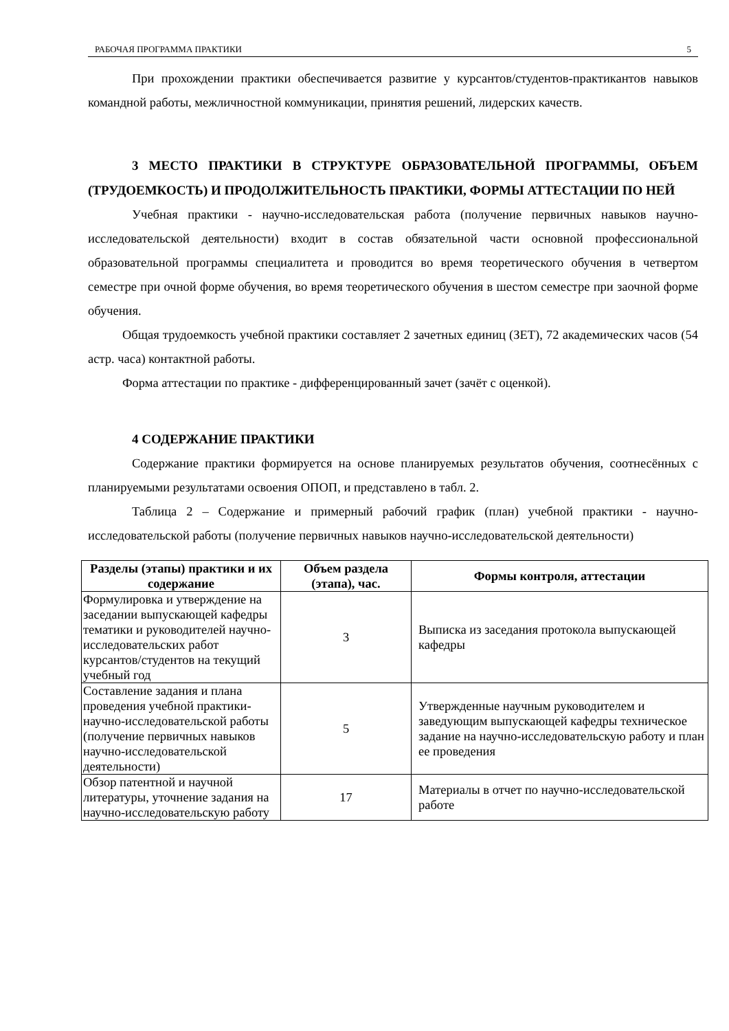РАБОЧАЯ ПРОГРАММА ПРАКТИКИ 5
При прохождении практики обеспечивается развитие у курсантов/студентов-практикантов навыков командной работы, межличностной коммуникации, принятия решений, лидерских качеств.
3 МЕСТО ПРАКТИКИ В СТРУКТУРЕ ОБРАЗОВАТЕЛЬНОЙ ПРОГРАММЫ, ОБЪЕМ (ТРУДОЕМКОСТЬ) И ПРОДОЛЖИТЕЛЬНОСТЬ ПРАКТИКИ, ФОРМЫ АТТЕСТАЦИИ ПО НЕЙ
Учебная практики - научно-исследовательская работа (получение первичных навыков научно-исследовательской деятельности) входит в состав обязательной части основной профессиональной образовательной программы специалитета и проводится во время теоретического обучения в четвертом семестре при очной форме обучения, во время теоретического обучения в шестом семестре при заочной форме обучения.
Общая трудоемкость учебной практики составляет 2 зачетных единиц (ЗЕТ), 72 академических часов (54 астр. часа) контактной работы.
Форма аттестации по практике - дифференцированный зачет (зачёт с оценкой).
4 СОДЕРЖАНИЕ ПРАКТИКИ
Содержание практики формируется на основе планируемых результатов обучения, соотнесённых с планируемыми результатами освоения ОПОП, и представлено в табл. 2.
Таблица 2 – Содержание и примерный рабочий график (план) учебной практики - научно-исследовательской работы (получение первичных навыков научно-исследовательской деятельности)
| Разделы (этапы) практики и их содержание | Объем раздела (этапа), час. | Формы контроля, аттестации |
| --- | --- | --- |
| Формулировка и утверждение на заседании выпускающей кафедры тематики и руководителей научно-исследовательских работ курсантов/студентов на текущий учебный год | 3 | Выписка из заседания протокола выпускающей кафедры |
| Составление задания и плана проведения учебной практики- научно-исследовательской работы (получение первичных навыков научно-исследовательской деятельности) | 5 | Утвержденные научным руководителем и заведующим выпускающей кафедры техническое задание на научно-исследовательскую работу и план ее проведения |
| Обзор патентной и научной литературы, уточнение задания на научно-исследовательскую работу | 17 | Материалы в отчет по научно-исследовательской работе |